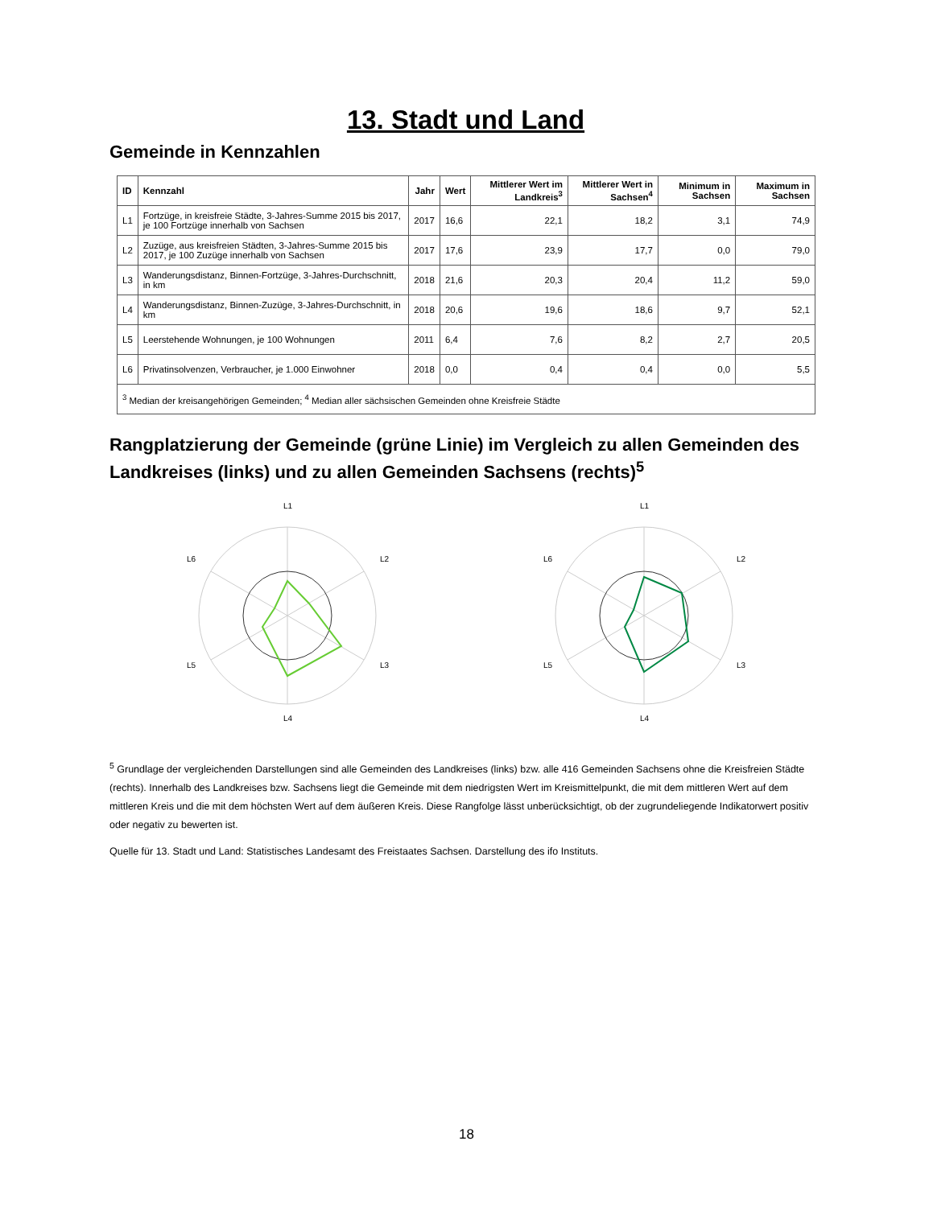13. Stadt und Land
Gemeinde in Kennzahlen
| ID | Kennzahl | Jahr | Wert | Mittlerer Wert im Landkreis<sup>3</sup> | Mittlerer Wert in Sachsen<sup>4</sup> | Minimum in Sachsen | Maximum in Sachsen |
| --- | --- | --- | --- | --- | --- | --- | --- |
| L1 | Fortzüge, in kreisfreie Städte, 3-Jahres-Summe 2015 bis 2017, je 100 Fortzüge innerhalb von Sachsen | 2017 | 16,6 | 22,1 | 18,2 | 3,1 | 74,9 |
| L2 | Zuzüge, aus kreisfreien Städten, 3-Jahres-Summe 2015 bis 2017, je 100 Zuzüge innerhalb von Sachsen | 2017 | 17,6 | 23,9 | 17,7 | 0,0 | 79,0 |
| L3 | Wanderungsdistanz, Binnen-Fortzüge, 3-Jahres-Durchschnitt, in km | 2018 | 21,6 | 20,3 | 20,4 | 11,2 | 59,0 |
| L4 | Wanderungsdistanz, Binnen-Zuzüge, 3-Jahres-Durchschnitt, in km | 2018 | 20,6 | 19,6 | 18,6 | 9,7 | 52,1 |
| L5 | Leerstehende Wohnungen, je 100 Wohnungen | 2011 | 6,4 | 7,6 | 8,2 | 2,7 | 20,5 |
| L6 | Privatinsolvenzen, Verbraucher, je 1.000 Einwohner | 2018 | 0,0 | 0,4 | 0,4 | 0,0 | 5,5 |
| <sup>3</sup> Median der kreisangehörigen Gemeinden; <sup>4</sup> Median aller sächsischen Gemeinden ohne Kreisfreie Städte | | | | | | | |
Rangplatzierung der Gemeinde (grüne Linie) im Vergleich zu allen Gemeinden des Landkreises (links) und zu allen Gemeinden Sachsens (rechts)<sup>5</sup>
L1
L2
L3
L4
L5
L6
L1
L2
L3
L4
L5
L6
<sup>5</sup> Grundlage der vergleichenden Darstellungen sind alle Gemeinden des Landkreises (links) bzw. alle 416 Gemeinden Sachsens ohne die Kreisfreien Städte (rechts). Innerhalb des Landkreises bzw. Sachsens liegt die Gemeinde mit dem niedrigsten Wert im Kreismittelpunkt, die mit dem mittleren Wert auf dem mittleren Kreis und die mit dem höchsten Wert auf dem äußeren Kreis. Diese Rangfolge lässt unberücksichtigt, ob der zugrundeliegende Indikatorwert positiv oder negativ zu bewerten ist.
Quelle für 13. Stadt und Land: Statistisches Landesamt des Freistaates Sachsen. Darstellung des ifo Instituts.
18